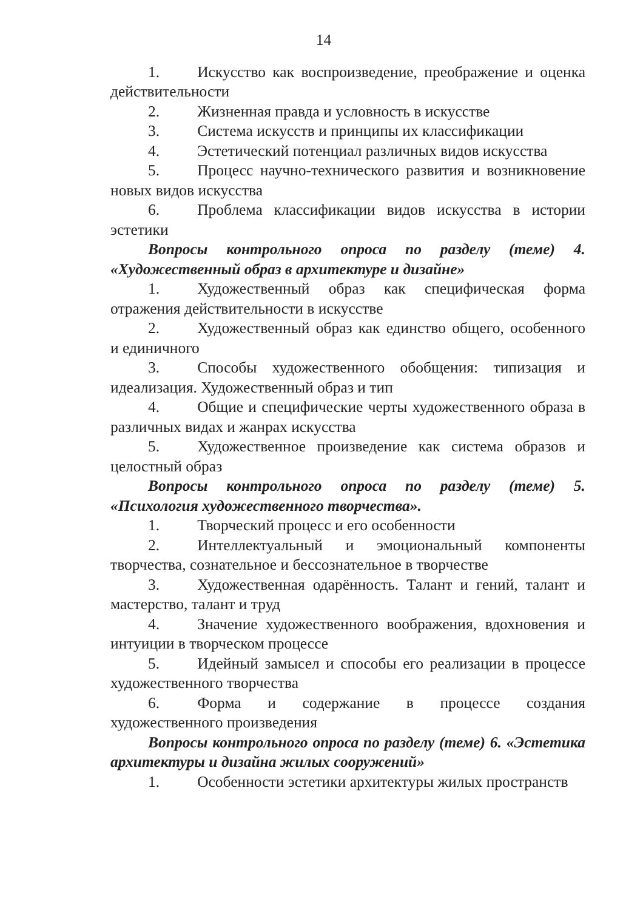14
1. Искусство как воспроизведение, преображение и оценка действительности
2. Жизненная правда и условность в искусстве
3. Система искусств и принципы их классификации
4. Эстетический потенциал различных видов искусства
5. Процесс научно-технического развития и возникновение новых видов искусства
6. Проблема классификации видов искусства в истории эстетики
Вопросы контрольного опроса по разделу (теме) 4. «Художественный образ в архитектуре и дизайне»
1. Художественный образ как специфическая форма отражения действительности в искусстве
2. Художественный образ как единство общего, особенного и единичного
3. Способы художественного обобщения: типизация и идеализация. Художественный образ и тип
4. Общие и специфические черты художественного образа в различных видах и жанрах искусства
5. Художественное произведение как система образов и целостный образ
Вопросы контрольного опроса по разделу (теме) 5. «Психология художественного творчества».
1. Творческий процесс и его особенности
2. Интеллектуальный и эмоциональный компоненты творчества, сознательное и бессознательное в творчестве
3. Художественная одарённость. Талант и гений, талант и мастерство, талант и труд
4. Значение художественного воображения, вдохновения и интуиции в творческом процессе
5. Идейный замысел и способы его реализации в процессе художественного творчества
6. Форма и содержание в процессе создания художественного произведения
Вопросы контрольного опроса по разделу (теме) 6. «Эстетика архитектуры и дизайна жилых сооружений»
1. Особенности эстетики архитектуры жилых пространств